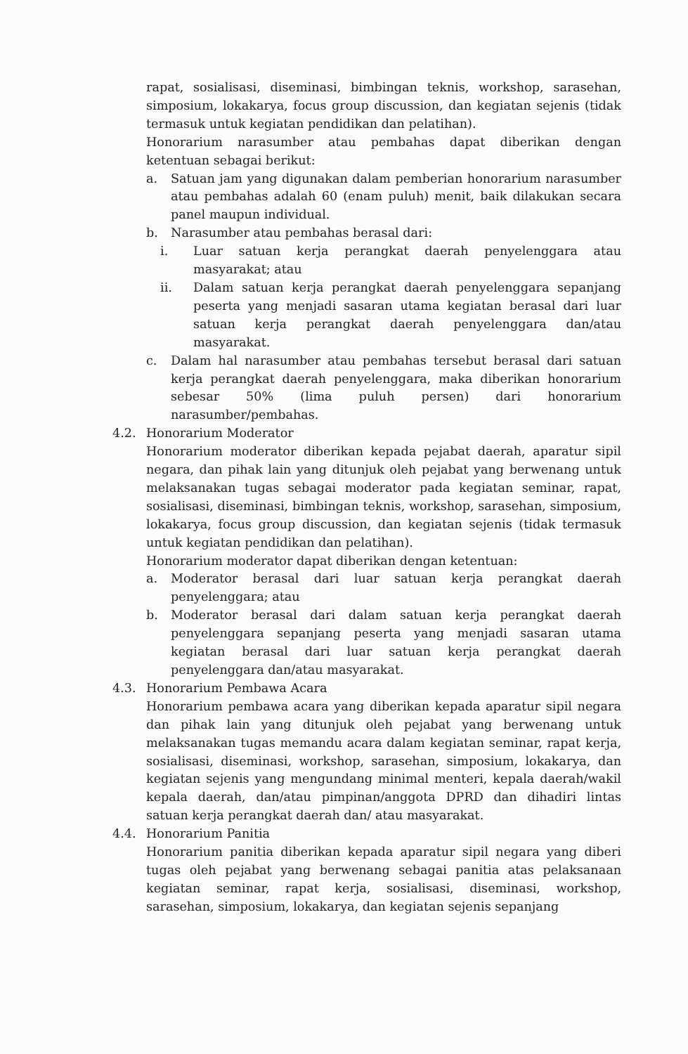rapat, sosialisasi, diseminasi, bimbingan teknis, workshop, sarasehan, simposium, lokakarya, focus group discussion, dan kegiatan sejenis (tidak termasuk untuk kegiatan pendidikan dan pelatihan).
Honorarium narasumber atau pembahas dapat diberikan dengan ketentuan sebagai berikut:
a. Satuan jam yang digunakan dalam pemberian honorarium narasumber atau pembahas adalah 60 (enam puluh) menit, baik dilakukan secara panel maupun individual.
b. Narasumber atau pembahas berasal dari:
i. Luar satuan kerja perangkat daerah penyelenggara atau masyarakat; atau
ii. Dalam satuan kerja perangkat daerah penyelenggara sepanjang peserta yang menjadi sasaran utama kegiatan berasal dari luar satuan kerja perangkat daerah penyelenggara dan/atau masyarakat.
c. Dalam hal narasumber atau pembahas tersebut berasal dari satuan kerja perangkat daerah penyelenggara, maka diberikan honorarium sebesar 50% (lima puluh persen) dari honorarium narasumber/pembahas.
4.2. Honorarium Moderator
Honorarium moderator diberikan kepada pejabat daerah, aparatur sipil negara, dan pihak lain yang ditunjuk oleh pejabat yang berwenang untuk melaksanakan tugas sebagai moderator pada kegiatan seminar, rapat, sosialisasi, diseminasi, bimbingan teknis, workshop, sarasehan, simposium, lokakarya, focus group discussion, dan kegiatan sejenis (tidak termasuk untuk kegiatan pendidikan dan pelatihan).
Honorarium moderator dapat diberikan dengan ketentuan:
a. Moderator berasal dari luar satuan kerja perangkat daerah penyelenggara; atau
b. Moderator berasal dari dalam satuan kerja perangkat daerah penyelenggara sepanjang peserta yang menjadi sasaran utama kegiatan berasal dari luar satuan kerja perangkat daerah penyelenggara dan/atau masyarakat.
4.3. Honorarium Pembawa Acara
Honorarium pembawa acara yang diberikan kepada aparatur sipil negara dan pihak lain yang ditunjuk oleh pejabat yang berwenang untuk melaksanakan tugas memandu acara dalam kegiatan seminar, rapat kerja, sosialisasi, diseminasi, workshop, sarasehan, simposium, lokakarya, dan kegiatan sejenis yang mengundang minimal menteri, kepala daerah/wakil kepala daerah, dan/atau pimpinan/anggota DPRD dan dihadiri lintas satuan kerja perangkat daerah dan/ atau masyarakat.
4.4. Honorarium Panitia
Honorarium panitia diberikan kepada aparatur sipil negara yang diberi tugas oleh pejabat yang berwenang sebagai panitia atas pelaksanaan kegiatan seminar, rapat kerja, sosialisasi, diseminasi, workshop, sarasehan, simposium, lokakarya, dan kegiatan sejenis sepanjang